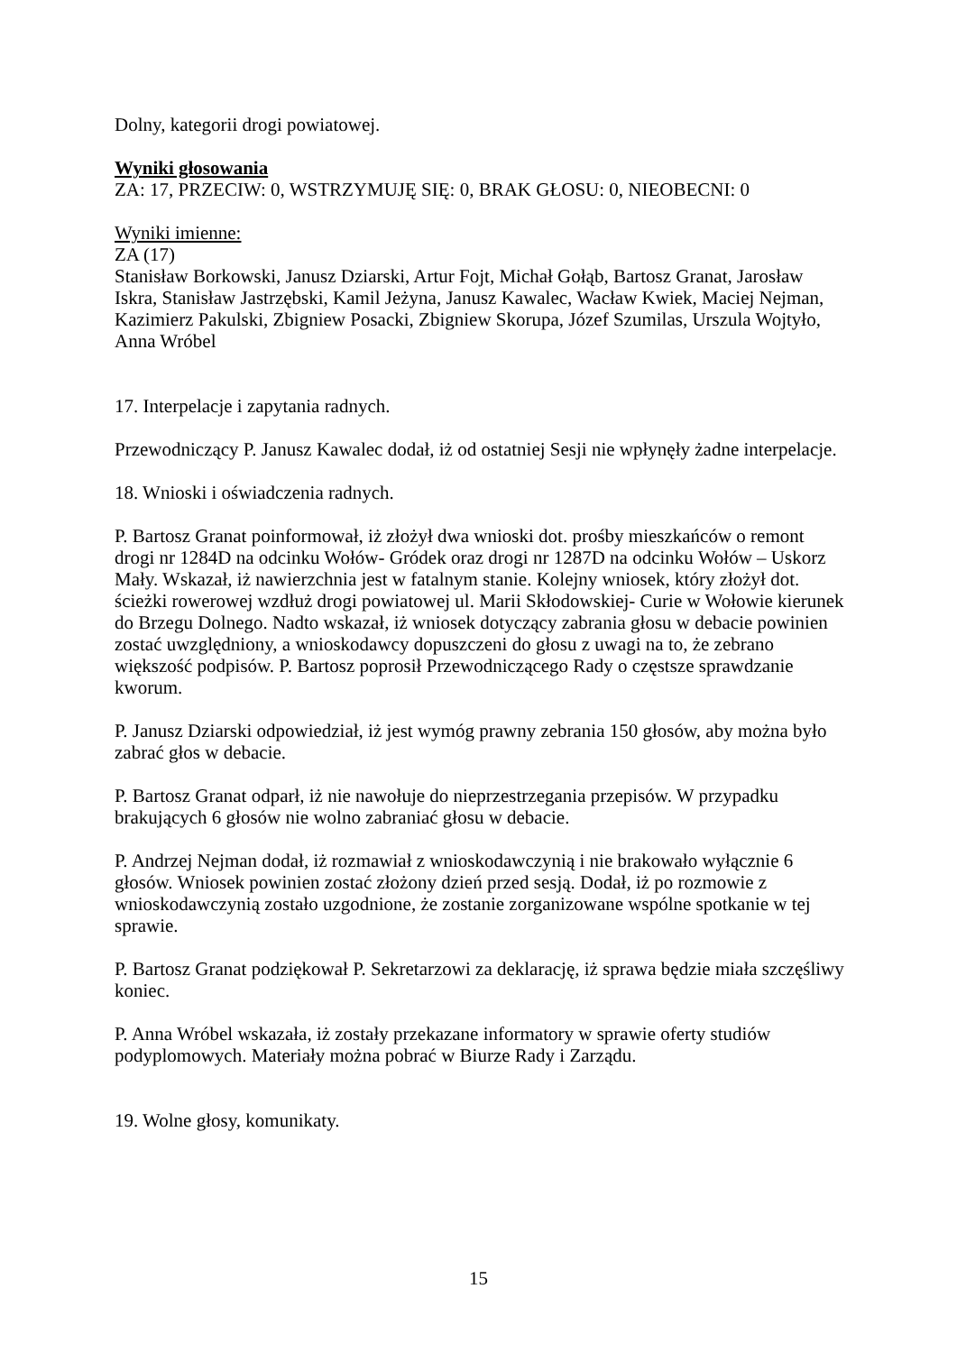Dolny, kategorii drogi powiatowej.
Wyniki głosowania
ZA: 17, PRZECIW: 0, WSTRZYMUJĘ SIĘ: 0, BRAK GŁOSU: 0, NIEOBECNI: 0
Wyniki imienne:
ZA (17)
Stanisław Borkowski, Janusz Dziarski, Artur Fojt, Michał Gołąb, Bartosz Granat, Jarosław Iskra, Stanisław Jastrzębski, Kamil Jeżyna, Janusz Kawalec, Wacław Kwiek, Maciej Nejman, Kazimierz Pakulski, Zbigniew Posacki, Zbigniew Skorupa, Józef Szumilas, Urszula Wojtyło, Anna Wróbel
17. Interpelacje i zapytania radnych.
Przewodniczący P. Janusz Kawalec dodał, iż od ostatniej Sesji nie wpłynęły żadne interpelacje.
18. Wnioski i oświadczenia radnych.
P. Bartosz Granat poinformował, iż złożył dwa wnioski dot. prośby mieszkańców o remont drogi nr 1284D na odcinku Wołów- Gródek oraz drogi nr 1287D na odcinku Wołów – Uskorz Mały. Wskazał, iż nawierzchnia jest w fatalnym stanie. Kolejny wniosek, który złożył dot. ścieżki rowerowej wzdłuż drogi powiatowej ul. Marii Skłodowskiej- Curie w Wołowie kierunek do Brzegu Dolnego. Nadto wskazał, iż wniosek dotyczący zabrania głosu w debacie powinien zostać uwzględniony, a wnioskodawcy dopuszczeni do głosu z uwagi na to, że zebrano większość podpisów. P. Bartosz poprosił Przewodniczącego Rady o częstsze sprawdzanie kworum.
P. Janusz Dziarski odpowiedział, iż jest wymóg prawny zebrania 150 głosów, aby można było zabrać głos w debacie.
P. Bartosz Granat odparł, iż nie nawołuje do nieprzestrzegania przepisów. W przypadku brakujących 6 głosów nie wolno zabraniać głosu w debacie.
P. Andrzej Nejman dodał, iż rozmawiał z wnioskodawczynią i nie brakowało wyłącznie 6 głosów. Wniosek powinien zostać złożony dzień przed sesją. Dodał, iż po rozmowie z wnioskodawczynią zostało uzgodnione, że zostanie zorganizowane wspólne spotkanie w tej sprawie.
P. Bartosz Granat podziękował P. Sekretarzowi za deklarację, iż sprawa będzie miała szczęśliwy koniec.
P. Anna Wróbel wskazała, iż zostały przekazane informatory w sprawie oferty studiów podyplomowych. Materiały można pobrać w Biurze Rady i Zarządu.
19. Wolne głosy, komunikaty.
15